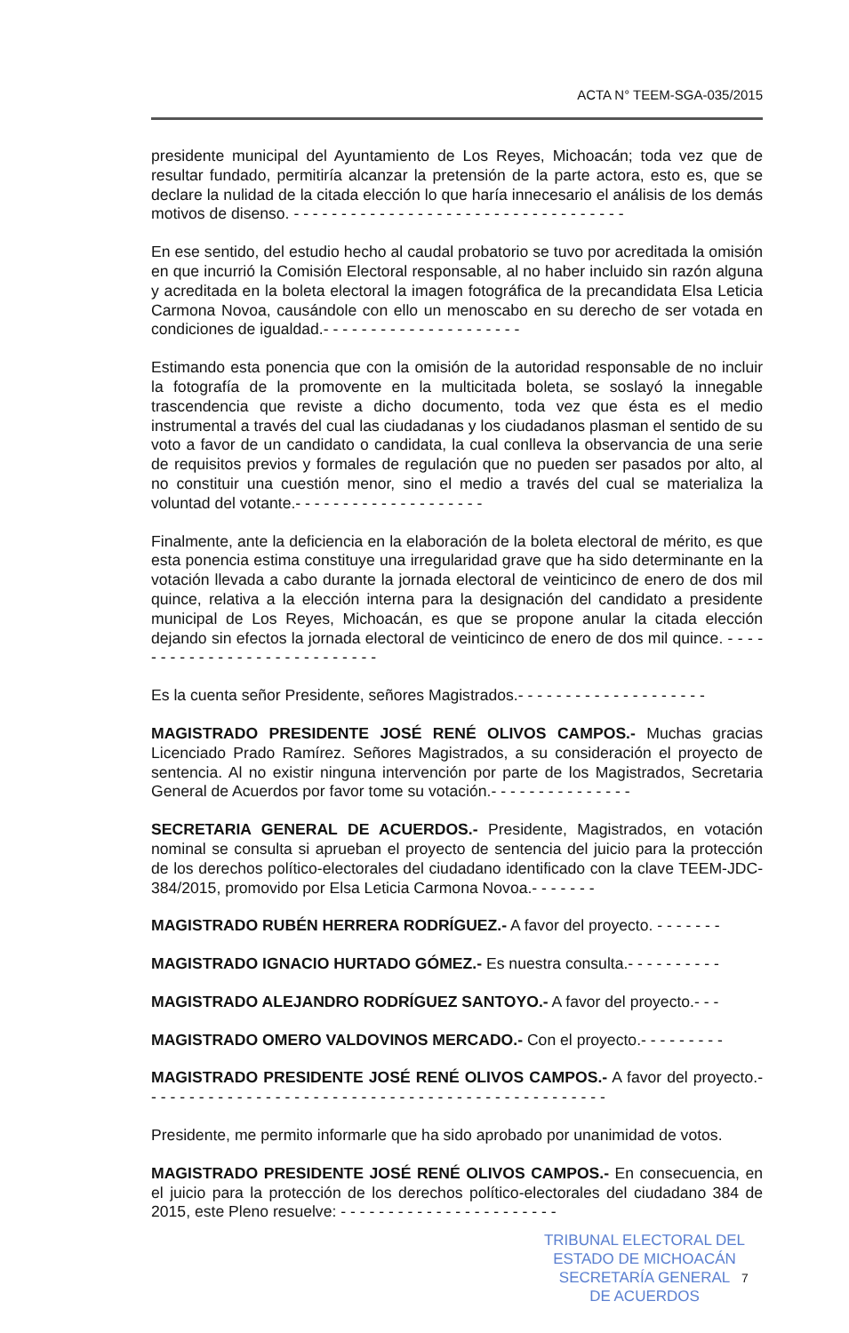ACTA N° TEEM-SGA-035/2015
presidente municipal del Ayuntamiento de Los Reyes, Michoacán; toda vez que de resultar fundado, permitiría alcanzar la pretensión de la parte actora, esto es, que se declare la nulidad de la citada elección lo que haría innecesario el análisis de los demás motivos de disenso. - - - - - - - - - - - - - - - - - - - - - - - - - - - - - - - - - - -
En ese sentido, del estudio hecho al caudal probatorio se tuvo por acreditada la omisión en que incurrió la Comisión Electoral responsable, al no haber incluido sin razón alguna y acreditada en la boleta electoral la imagen fotográfica de la precandidata Elsa Leticia Carmona Novoa, causándole con ello un menoscabo en su derecho de ser votada en condiciones de igualdad.- - - - - - - - - - - - - - - - - - - - -
Estimando esta ponencia que con la omisión de la autoridad responsable de no incluir la fotografía de la promovente en la multicitada boleta, se soslayó la innegable trascendencia que reviste a dicho documento, toda vez que ésta es el medio instrumental a través del cual las ciudadanas y los ciudadanos plasman el sentido de su voto a favor de un candidato o candidata, la cual conlleva la observancia de una serie de requisitos previos y formales de regulación que no pueden ser pasados por alto, al no constituir una cuestión menor, sino el medio a través del cual se materializa la voluntad del votante.- - - - - - - - - - - - - - - - - - - -
Finalmente, ante la deficiencia en la elaboración de la boleta electoral de mérito, es que esta ponencia estima constituye una irregularidad grave que ha sido determinante en la votación llevada a cabo durante la jornada electoral de veinticinco de enero de dos mil quince, relativa a la elección interna para la designación del candidato a presidente municipal de Los Reyes, Michoacán, es que se propone anular la citada elección dejando sin efectos la jornada electoral de veinticinco de enero de dos mil quince. - - - - - - - - - - - - - - - - - - - - - - - - - - - -
Es la cuenta señor Presidente, señores Magistrados.- - - - - - - - - - - - - - - - - - - -
MAGISTRADO PRESIDENTE JOSÉ RENÉ OLIVOS CAMPOS.- Muchas gracias Licenciado Prado Ramírez. Señores Magistrados, a su consideración el proyecto de sentencia. Al no existir ninguna intervención por parte de los Magistrados, Secretaria General de Acuerdos por favor tome su votación.- - - - - - - - - - - - - - -
SECRETARIA GENERAL DE ACUERDOS.- Presidente, Magistrados, en votación nominal se consulta si aprueban el proyecto de sentencia del juicio para la protección de los derechos político-electorales del ciudadano identificado con la clave TEEM-JDC-384/2015, promovido por Elsa Leticia Carmona Novoa.- - - - - - -
MAGISTRADO RUBÉN HERRERA RODRÍGUEZ.- A favor del proyecto. - - - - - - -
MAGISTRADO IGNACIO HURTADO GÓMEZ.- Es nuestra consulta.- - - - - - - - - -
MAGISTRADO ALEJANDRO RODRÍGUEZ SANTOYO.- A favor del proyecto.- - -
MAGISTRADO OMERO VALDOVINOS MERCADO.- Con el proyecto.- - - - - - - - -
MAGISTRADO PRESIDENTE JOSÉ RENÉ OLIVOS CAMPOS.- A favor del proyecto.- - - - - - - - - - - - - - - - - - - - - - - - - - - - - - - - - - - - - - - - - - - - - - - - -
Presidente, me permito informarle que ha sido aprobado por unanimidad de votos.
MAGISTRADO PRESIDENTE JOSÉ RENÉ OLIVOS CAMPOS.- En consecuencia, en el juicio para la protección de los derechos político-electorales del ciudadano 384 de 2015, este Pleno resuelve: - - - - - - - - - - - - - - - - - - - - - - -
TRIBUNAL ELECTORAL DEL
ESTADO DE MICHOACÁN
SECRETARÍA GENERAL
DE ACUERDOS
7